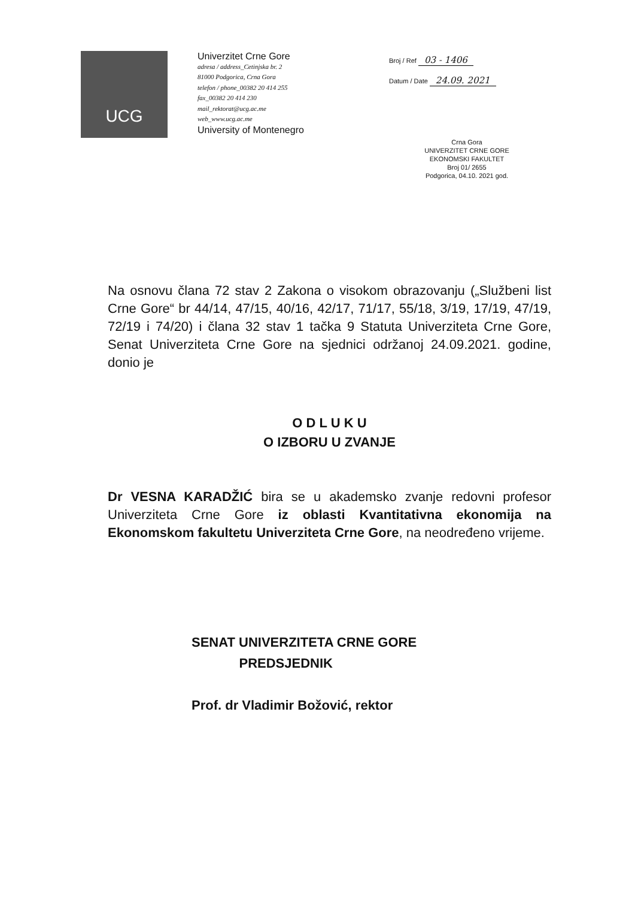UCG
Univerzitet Crne Gore
adresa / address_Cetinjska br. 2
81000 Podgorica, Crna Gora
telefon / phone_00382 20 414 255
fax_00382 20 414 230
mail_rektorat@ucg.ac.me
web_www.ucg.ac.me
University of Montenegro
Broj / Ref 03 - 1406
Datum / Date 24.09. 2021
Crna Gora
UNIVERZITET CRNE GORE
EKONOMSKI FAKULTET
Broj 01/ 2655
Podgorica, 04.10. 2021 god.
Na osnovu člana 72 stav 2 Zakona o visokom obrazovanju („Službeni list Crne Gore“ br 44/14, 47/15, 40/16, 42/17, 71/17, 55/18, 3/19, 17/19, 47/19, 72/19 i 74/20) i člana 32 stav 1 tačka 9 Statuta Univerziteta Crne Gore, Senat Univerziteta Crne Gore na sjednici održanoj 24.09.2021. godine, donio je
O D L U K U
O IZBORU U ZVANJE
Dr VESNA KARADŽIĆ bira se u akademsko zvanje redovni profesor Univerziteta Crne Gore iz oblasti Kvantitativna ekonomija na Ekonomskom fakultetu Univerziteta Crne Gore, na neodređeno vrijeme.
SENAT UNIVERZITETA CRNE GORE
PREDSJEDNIK
Prof. dr Vladimir Božović, rektor